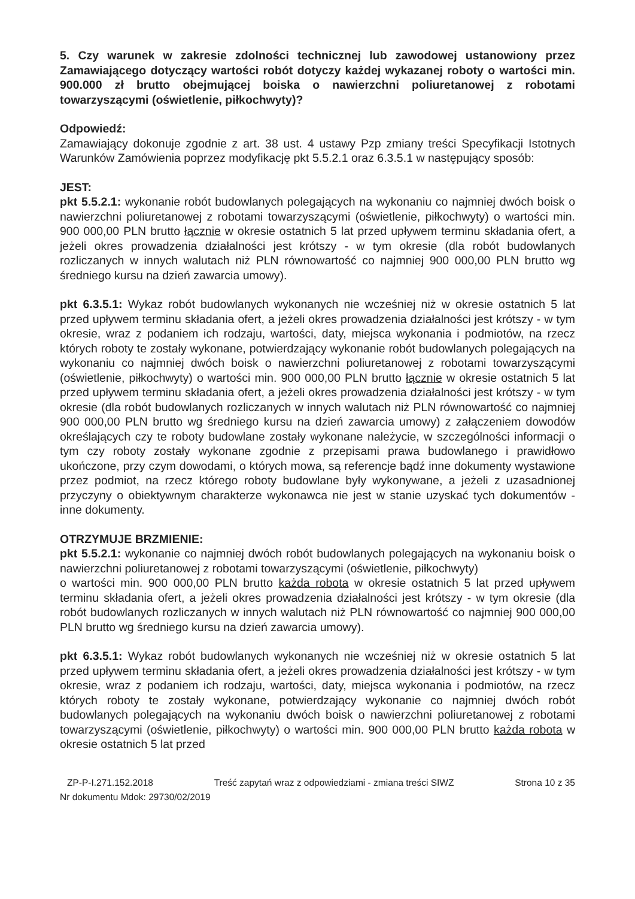5. Czy warunek w zakresie zdolności technicznej lub zawodowej ustanowiony przez Zamawiającego dotyczący wartości robót dotyczy każdej wykazanej roboty o wartości min. 900.000 zł brutto obejmującej boiska o nawierzchni poliuretanowej z robotami towarzyszącymi (oświetlenie, piłkochwyty)?
Odpowiedź:
Zamawiający dokonuje zgodnie z art. 38 ust. 4 ustawy Pzp zmiany treści Specyfikacji Istotnych Warunków Zamówienia poprzez modyfikację pkt 5.5.2.1 oraz 6.3.5.1 w następujący sposób:
JEST:
pkt 5.5.2.1: wykonanie robót budowlanych polegających na wykonaniu co najmniej dwóch boisk o nawierzchni poliuretanowej z robotami towarzyszącymi (oświetlenie, piłkochwyty) o wartości min. 900 000,00 PLN brutto łącznie w okresie ostatnich 5 lat przed upływem terminu składania ofert, a jeżeli okres prowadzenia działalności jest krótszy - w tym okresie (dla robót budowlanych rozliczanych w innych walutach niż PLN równowartość co najmniej 900 000,00 PLN brutto wg średniego kursu na dzień zawarcia umowy).
pkt 6.3.5.1: Wykaz robót budowlanych wykonanych nie wcześniej niż w okresie ostatnich 5 lat przed upływem terminu składania ofert, a jeżeli okres prowadzenia działalności jest krótszy - w tym okresie, wraz z podaniem ich rodzaju, wartości, daty, miejsca wykonania i podmiotów, na rzecz których roboty te zostały wykonane, potwierdzający wykonanie robót budowlanych polegających na wykonaniu co najmniej dwóch boisk o nawierzchni poliuretanowej z robotami towarzyszącymi (oświetlenie, piłkochwyty) o wartości min. 900 000,00 PLN brutto łącznie w okresie ostatnich 5 lat przed upływem terminu składania ofert, a jeżeli okres prowadzenia działalności jest krótszy - w tym okresie (dla robót budowlanych rozliczanych w innych walutach niż PLN równowartość co najmniej 900 000,00 PLN brutto wg średniego kursu na dzień zawarcia umowy) z załączeniem dowodów określających czy te roboty budowlane zostały wykonane należycie, w szczególności informacji o tym czy roboty zostały wykonane zgodnie z przepisami prawa budowlanego i prawidłowo ukończone, przy czym dowodami, o których mowa, są referencje bądź inne dokumenty wystawione przez podmiot, na rzecz którego roboty budowlane były wykonywane, a jeżeli z uzasadnionej przyczyny o obiektywnym charakterze wykonawca nie jest w stanie uzyskać tych dokumentów - inne dokumenty.
OTRZYMUJE BRZMIENIE:
pkt 5.5.2.1: wykonanie co najmniej dwóch robót budowlanych polegających na wykonaniu boisk o nawierzchni poliuretanowej z robotami towarzyszącymi (oświetlenie, piłkochwyty)
o wartości min. 900 000,00 PLN brutto każda robota w okresie ostatnich 5 lat przed upływem terminu składania ofert, a jeżeli okres prowadzenia działalności jest krótszy - w tym okresie (dla robót budowlanych rozliczanych w innych walutach niż PLN równowartość co najmniej 900 000,00 PLN brutto wg średniego kursu na dzień zawarcia umowy).
pkt 6.3.5.1: Wykaz robót budowlanych wykonanych nie wcześniej niż w okresie ostatnich 5 lat przed upływem terminu składania ofert, a jeżeli okres prowadzenia działalności jest krótszy - w tym okresie, wraz z podaniem ich rodzaju, wartości, daty, miejsca wykonania i podmiotów, na rzecz których roboty te zostały wykonane, potwierdzający wykonanie co najmniej dwóch robót budowlanych polegających na wykonaniu dwóch boisk o nawierzchni poliuretanowej z robotami towarzyszącymi (oświetlenie, piłkochwyty) o wartości min. 900 000,00 PLN brutto każda robota w okresie ostatnich 5 lat przed
ZP-P-I.271.152.2018 Treść zapytań wraz z odpowiedziami - zmiana treści SIWZ Strona 10 z 35
Nr dokumentu Mdok: 29730/02/2019